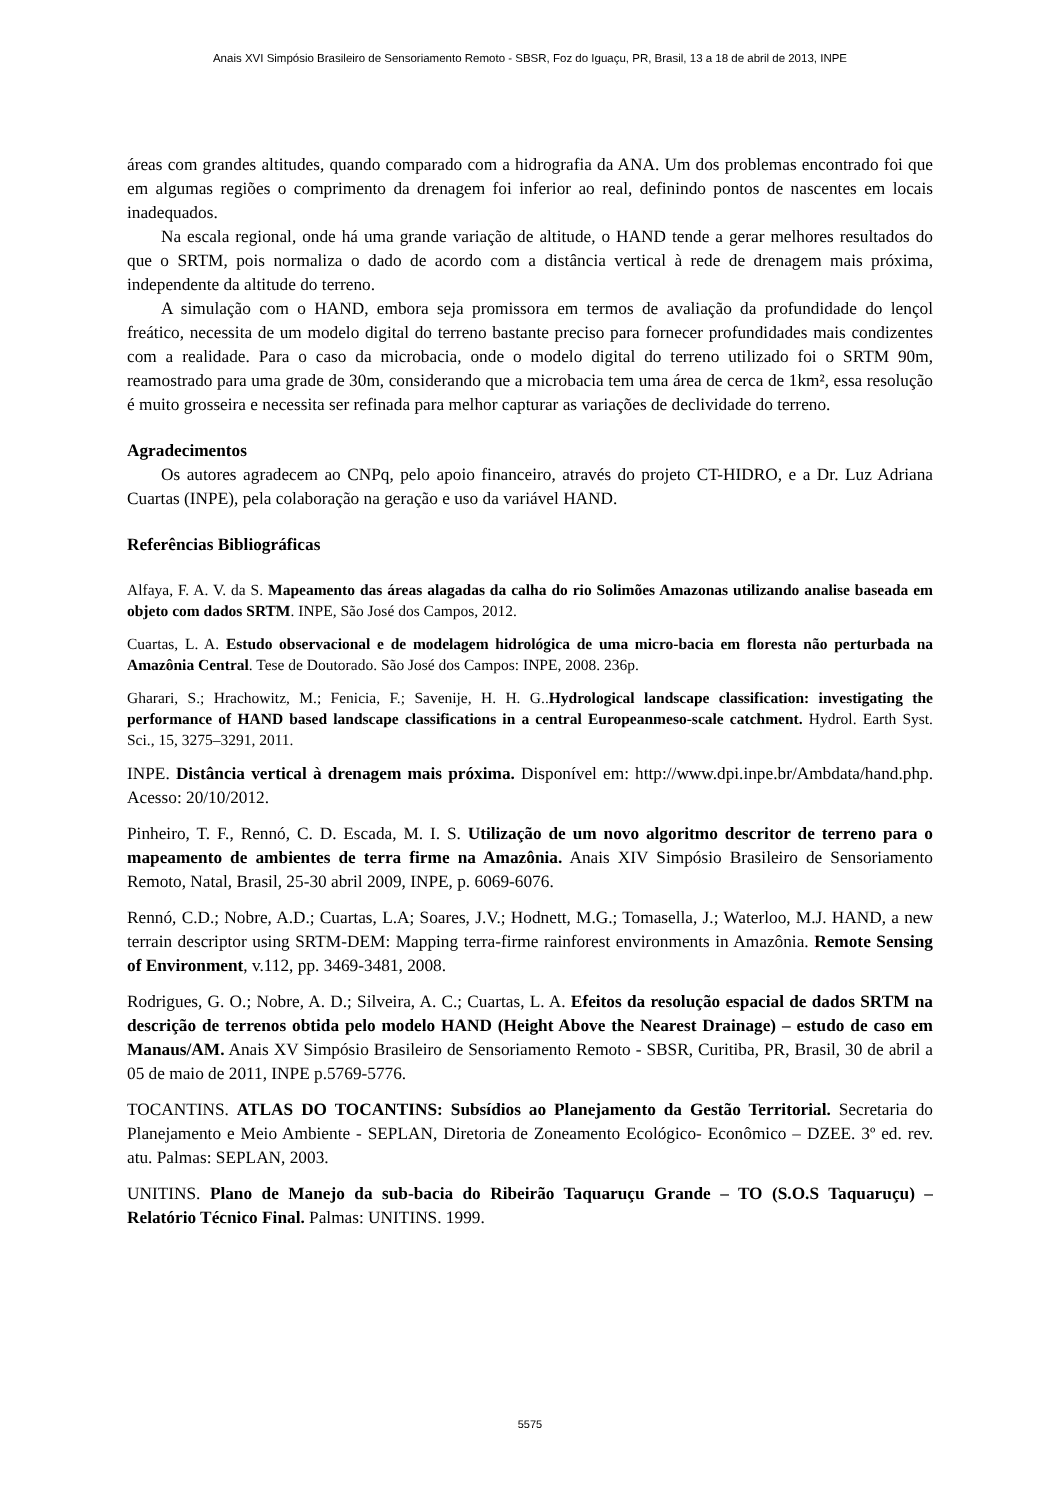Anais XVI Simpósio Brasileiro de Sensoriamento Remoto - SBSR, Foz do Iguaçu, PR, Brasil, 13 a 18 de abril de 2013, INPE
áreas com grandes altitudes, quando comparado com a hidrografia da ANA. Um dos problemas encontrado foi que em algumas regiões o comprimento da drenagem foi inferior ao real, definindo pontos de nascentes em locais inadequados.
Na escala regional, onde há uma grande variação de altitude, o HAND tende a gerar melhores resultados do que o SRTM, pois normaliza o dado de acordo com a distância vertical à rede de drenagem mais próxima, independente da altitude do terreno.
A simulação com o HAND, embora seja promissora em termos de avaliação da profundidade do lençol freático, necessita de um modelo digital do terreno bastante preciso para fornecer profundidades mais condizentes com a realidade. Para o caso da microbacia, onde o modelo digital do terreno utilizado foi o SRTM 90m, reamostrado para uma grade de 30m, considerando que a microbacia tem uma área de cerca de 1km², essa resolução é muito grosseira e necessita ser refinada para melhor capturar as variações de declividade do terreno.
Agradecimentos
Os autores agradecem ao CNPq, pelo apoio financeiro, através do projeto CT-HIDRO, e a Dr. Luz Adriana Cuartas (INPE), pela colaboração na geração e uso da variável HAND.
Referências Bibliográficas
Alfaya, F. A. V. da S. Mapeamento das áreas alagadas da calha do rio Solimões Amazonas utilizando analise baseada em objeto com dados SRTM. INPE, São José dos Campos, 2012.
Cuartas, L. A. Estudo observacional e de modelagem hidrológica de uma micro-bacia em floresta não perturbada na Amazônia Central. Tese de Doutorado. São José dos Campos: INPE, 2008. 236p.
Gharari, S.; Hrachowitz, M.; Fenicia, F.; Savenije, H. H. G..Hydrological landscape classification: investigating the performance of HAND based landscape classifications in a central Europeanmeso-scale catchment. Hydrol. Earth Syst. Sci., 15, 3275–3291, 2011.
INPE. Distância vertical à drenagem mais próxima. Disponível em: http://www.dpi.inpe.br/Ambdata/hand.php. Acesso: 20/10/2012.
Pinheiro, T. F., Rennó, C. D. Escada, M. I. S. Utilização de um novo algoritmo descritor de terreno para o mapeamento de ambientes de terra firme na Amazônia. Anais XIV Simpósio Brasileiro de Sensoriamento Remoto, Natal, Brasil, 25-30 abril 2009, INPE, p. 6069-6076.
Rennó, C.D.; Nobre, A.D.; Cuartas, L.A; Soares, J.V.; Hodnett, M.G.; Tomasella, J.; Waterloo, M.J. HAND, a new terrain descriptor using SRTM-DEM: Mapping terra-firme rainforest environments in Amazônia. Remote Sensing of Environment, v.112, pp. 3469-3481, 2008.
Rodrigues, G. O.; Nobre, A. D.; Silveira, A. C.; Cuartas, L. A. Efeitos da resolução espacial de dados SRTM na descrição de terrenos obtida pelo modelo HAND (Height Above the Nearest Drainage) – estudo de caso em Manaus/AM. Anais XV Simpósio Brasileiro de Sensoriamento Remoto - SBSR, Curitiba, PR, Brasil, 30 de abril a 05 de maio de 2011, INPE p.5769-5776.
TOCANTINS. ATLAS DO TOCANTINS: Subsídios ao Planejamento da Gestão Territorial. Secretaria do Planejamento e Meio Ambiente - SEPLAN, Diretoria de Zoneamento Ecológico- Econômico – DZEE. 3º ed. rev. atu. Palmas: SEPLAN, 2003.
UNITINS. Plano de Manejo da sub-bacia do Ribeirão Taquaruçu Grande – TO (S.O.S Taquaruçu) – Relatório Técnico Final. Palmas: UNITINS. 1999.
5575